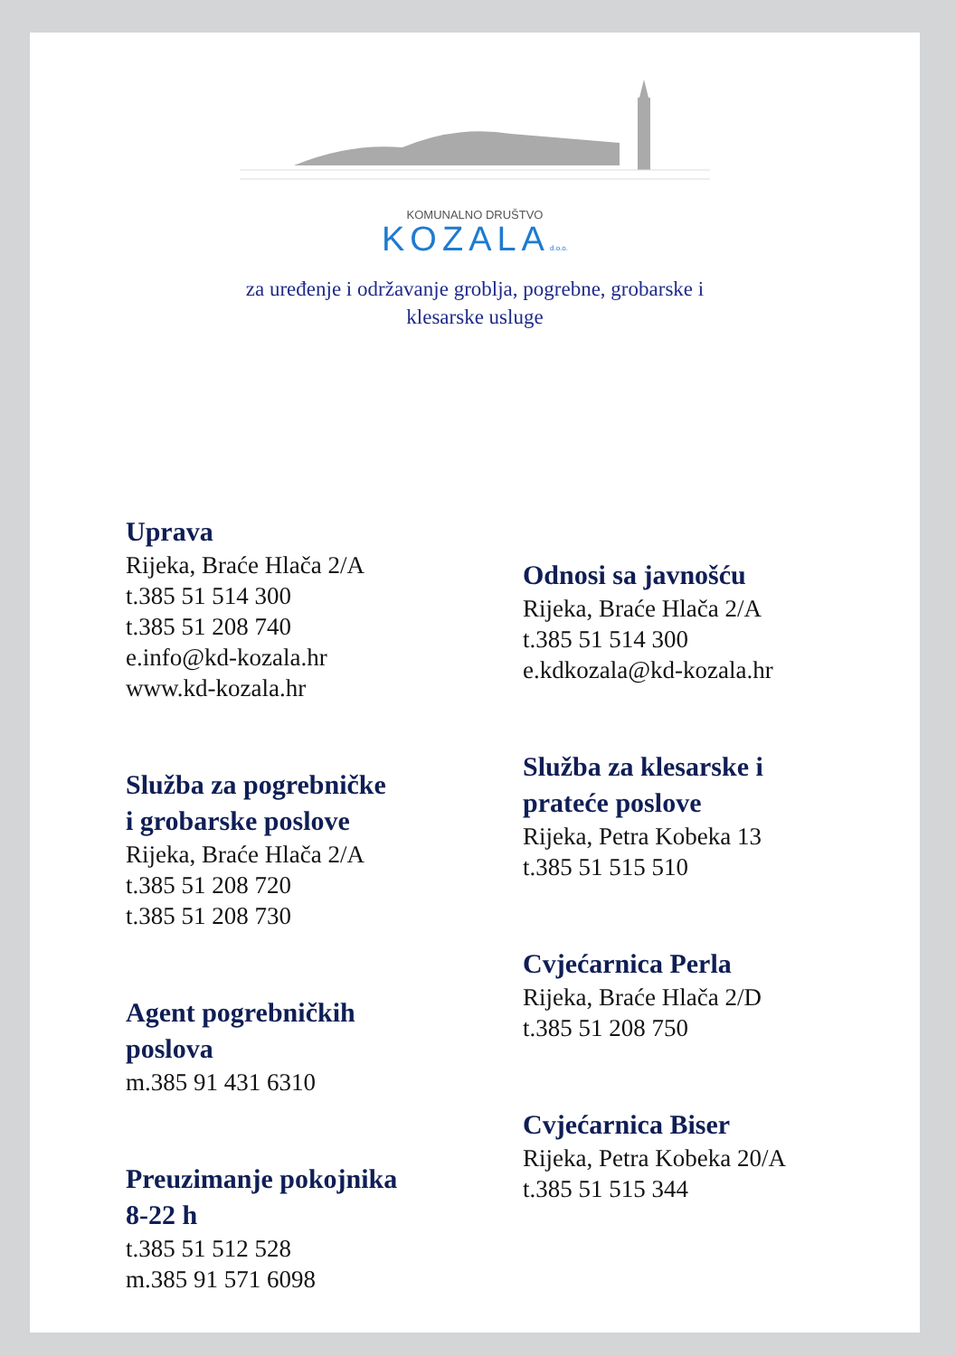KOMUNALNO DRUŠTVO
KOZALAd.o.o.
za uređenje i održavanje groblja, pogrebne, grobarske i
klesarske usluge
Uprava
Rijeka, Braće Hlača 2/A
t.385 51 514 300
t.385 51 208 740
e.info@kd-kozala.hr
www.kd-kozala.hr
Služba za pogrebničke
i grobarske poslove
Rijeka, Braće Hlača 2/A
t.385 51 208 720
t.385 51 208 730
Agent pogrebničkih
poslova
m.385 91 431 6310
Preuzimanje pokojnika
8-22 h
t.385 51 512 528
m.385 91 571 6098
Odnosi sa javnošću
Rijeka, Braće Hlača 2/A
t.385 51 514 300
e.kdkozala@kd-kozala.hr
Služba za klesarske i
prateće poslove
Rijeka, Petra Kobeka 13
t.385 51 515 510
Cvjećarnica Perla
Rijeka, Braće Hlača 2/D
t.385 51 208 750
Cvjećarnica Biser
Rijeka, Petra Kobeka 20/A
t.385 51 515 344